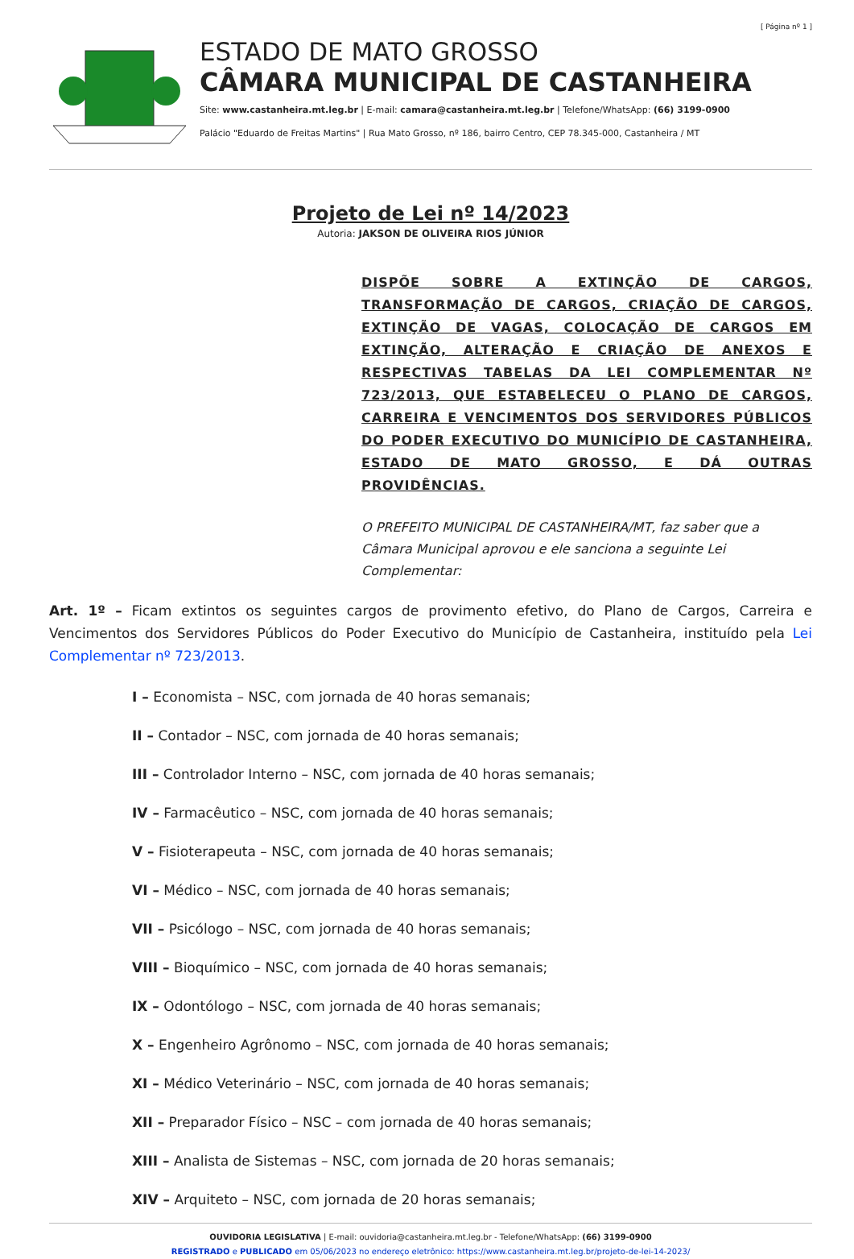[ Página nº 1 ]
ESTADO DE MATO GROSSO
CÂMARA MUNICIPAL DE CASTANHEIRA
Site: www.castanheira.mt.leg.br | E-mail: camara@castanheira.mt.leg.br | Telefone/WhatsApp: (66) 3199-0900
Palácio "Eduardo de Freitas Martins" | Rua Mato Grosso, nº 186, bairro Centro, CEP 78.345-000, Castanheira / MT
Projeto de Lei nº 14/2023
Autoria: JAKSON DE OLIVEIRA RIOS JÚNIOR
DISPÕE SOBRE A EXTINÇÃO DE CARGOS, TRANSFORMAÇÃO DE CARGOS, CRIAÇÃO DE CARGOS, EXTINÇÃO DE VAGAS, COLOCAÇÃO DE CARGOS EM EXTINÇÃO, ALTERAÇÃO E CRIAÇÃO DE ANEXOS E RESPECTIVAS TABELAS DA LEI COMPLEMENTAR Nº 723/2013, QUE ESTABELECEU O PLANO DE CARGOS, CARREIRA E VENCIMENTOS DOS SERVIDORES PÚBLICOS DO PODER EXECUTIVO DO MUNICÍPIO DE CASTANHEIRA, ESTADO DE MATO GROSSO, E DÁ OUTRAS PROVIDÊNCIAS.
O PREFEITO MUNICIPAL DE CASTANHEIRA/MT, faz saber que a Câmara Municipal aprovou e ele sanciona a seguinte Lei Complementar:
Art. 1º – Ficam extintos os seguintes cargos de provimento efetivo, do Plano de Cargos, Carreira e Vencimentos dos Servidores Públicos do Poder Executivo do Município de Castanheira, instituído pela Lei Complementar nº 723/2013.
I – Economista – NSC, com jornada de 40 horas semanais;
II – Contador – NSC, com jornada de 40 horas semanais;
III – Controlador Interno – NSC, com jornada de 40 horas semanais;
IV – Farmacêutico – NSC, com jornada de 40 horas semanais;
V – Fisioterapeuta – NSC, com jornada de 40 horas semanais;
VI – Médico – NSC, com jornada de 40 horas semanais;
VII – Psicólogo – NSC, com jornada de 40 horas semanais;
VIII – Bioquímico – NSC, com jornada de 40 horas semanais;
IX – Odontólogo – NSC, com jornada de 40 horas semanais;
X – Engenheiro Agrônomo – NSC, com jornada de 40 horas semanais;
XI – Médico Veterinário – NSC, com jornada de 40 horas semanais;
XII – Preparador Físico – NSC – com jornada de 40 horas semanais;
XIII – Analista de Sistemas – NSC, com jornada de 20 horas semanais;
XIV – Arquiteto – NSC, com jornada de 20 horas semanais;
OUVIDORIA LEGISLATIVA | E-mail: ouvidoria@castanheira.mt.leg.br - Telefone/WhatsApp: (66) 3199-0900
REGISTRADO e PUBLICADO em 05/06/2023 no endereço eletrônico: https://www.castanheira.mt.leg.br/projeto-de-lei-14-2023/